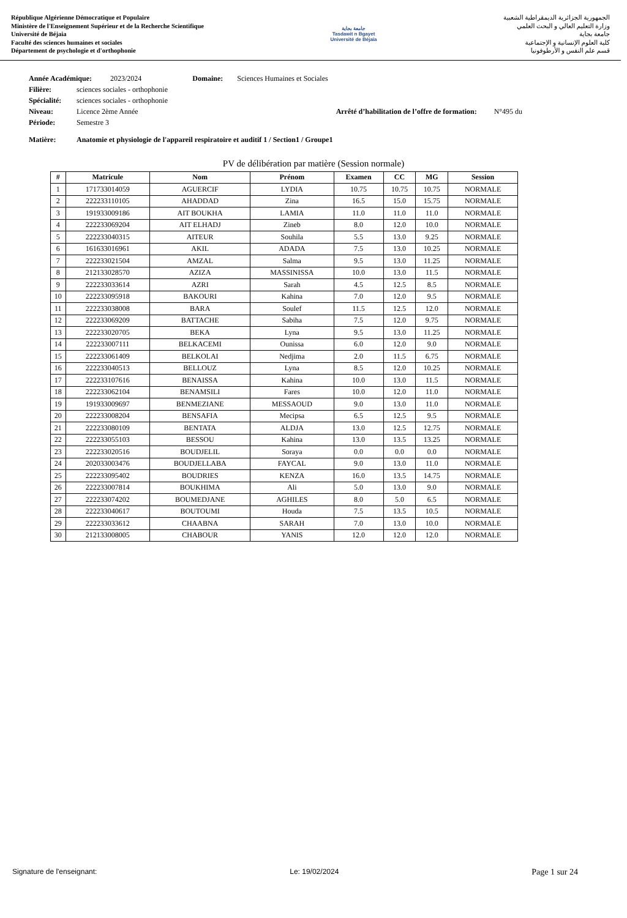République Algérienne Démocratique et Populaire
Ministère de l'Enseignement Supérieur et de la Recherche Scientifique
Université de Béjaia
Faculté des sciences humaines et sociales
Département de psychologie et d'orthophonie
جامعة بجاية
Tasdawit n Bgayet
Université de Béjaïa
الجمهورية الجزائرية الديمقراطية الشعبية
وزارة التعليم العالي و البحث العلمي
جامعة بجاية
كلية العلوم الإنسانية و الإجتماعية
قسم علم النفس و الأرطوفونيا
Année Académique: 2023/2024 Domaine: Sciences Humaines et Sociales
Filière: sciences sociales - orthophonie
Spécialité: sciences sociales - orthophonie
Niveau: Licence 2ème Année Arrêté d’habilitation de l’offre de formation: N°495 du
Période: Semestre 3
Matière: Anatomie et physiologie de l'appareil respiratoire et auditif 1 / Section1 / Groupe1
PV de délibération par matière (Session normale)
| # | Matricule | Nom | Prénom | Examen | CC | MG | Session |
| --- | --- | --- | --- | --- | --- | --- | --- |
| 1 | 171733014059 | AGUERCIF | LYDIA | 10.75 | 10.75 | 10.75 | NORMALE |
| 2 | 222233110105 | AHADDAD | Zina | 16.5 | 15.0 | 15.75 | NORMALE |
| 3 | 191933009186 | AIT BOUKHA | LAMIA | 11.0 | 11.0 | 11.0 | NORMALE |
| 4 | 222233069204 | AIT ELHADJ | Zineb | 8.0 | 12.0 | 10.0 | NORMALE |
| 5 | 222233040315 | AITEUR | Souhila | 5.5 | 13.0 | 9.25 | NORMALE |
| 6 | 161633016961 | AKIL | ADADA | 7.5 | 13.0 | 10.25 | NORMALE |
| 7 | 222233021504 | AMZAL | Salma | 9.5 | 13.0 | 11.25 | NORMALE |
| 8 | 212133028570 | AZIZA | MASSINISSA | 10.0 | 13.0 | 11.5 | NORMALE |
| 9 | 222233033614 | AZRI | Sarah | 4.5 | 12.5 | 8.5 | NORMALE |
| 10 | 222233095918 | BAKOURI | Kahina | 7.0 | 12.0 | 9.5 | NORMALE |
| 11 | 222233038008 | BARA | Soulef | 11.5 | 12.5 | 12.0 | NORMALE |
| 12 | 222233069209 | BATTACHE | Sabiha | 7.5 | 12.0 | 9.75 | NORMALE |
| 13 | 222233020705 | BEKA | Lyna | 9.5 | 13.0 | 11.25 | NORMALE |
| 14 | 222233007111 | BELKACEMI | Ounissa | 6.0 | 12.0 | 9.0 | NORMALE |
| 15 | 222233061409 | BELKOLAI | Nedjima | 2.0 | 11.5 | 6.75 | NORMALE |
| 16 | 222233040513 | BELLOUZ | Lyna | 8.5 | 12.0 | 10.25 | NORMALE |
| 17 | 222233107616 | BENAISSA | Kahina | 10.0 | 13.0 | 11.5 | NORMALE |
| 18 | 222233062104 | BENAMSILI | Fares | 10.0 | 12.0 | 11.0 | NORMALE |
| 19 | 191933009697 | BENMEZIANE | MESSAOUD | 9.0 | 13.0 | 11.0 | NORMALE |
| 20 | 222233008204 | BENSAFIA | Mecipsa | 6.5 | 12.5 | 9.5 | NORMALE |
| 21 | 222233080109 | BENTATA | ALDJA | 13.0 | 12.5 | 12.75 | NORMALE |
| 22 | 222233055103 | BESSOU | Kahina | 13.0 | 13.5 | 13.25 | NORMALE |
| 23 | 222233020516 | BOUDJELIL | Soraya | 0.0 | 0.0 | 0.0 | NORMALE |
| 24 | 202033003476 | BOUDJELLABA | FAYCAL | 9.0 | 13.0 | 11.0 | NORMALE |
| 25 | 222233095402 | BOUDRIES | KENZA | 16.0 | 13.5 | 14.75 | NORMALE |
| 26 | 222233007814 | BOUKHIMA | Ali | 5.0 | 13.0 | 9.0 | NORMALE |
| 27 | 222233074202 | BOUMEDJANE | AGHILES | 8.0 | 5.0 | 6.5 | NORMALE |
| 28 | 222233040617 | BOUTOUMI | Houda | 7.5 | 13.5 | 10.5 | NORMALE |
| 29 | 222233033612 | CHAABNA | SARAH | 7.0 | 13.0 | 10.0 | NORMALE |
| 30 | 212133008005 | CHABOUR | YANIS | 12.0 | 12.0 | 12.0 | NORMALE |
Signature de l'enseignant: Le: 19/02/2024 Page 1 sur 24